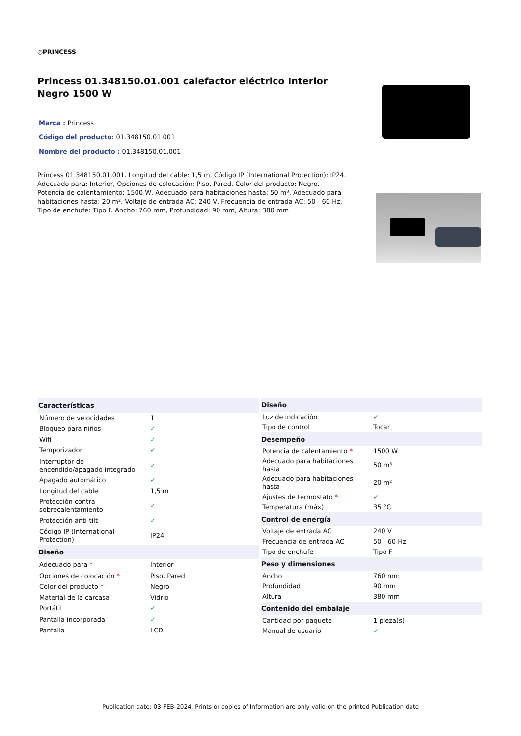◎PRINCESS
Princess 01.348150.01.001 calefactor eléctrico Interior Negro 1500 W
Marca : Princess
Código del producto: 01.348150.01.001
Nombre del producto : 01.348150.01.001
Princess 01.348150.01.001. Longitud del cable: 1,5 m, Código IP (International Protection): IP24. Adecuado para: Interior, Opciones de colocación: Piso, Pared, Color del producto: Negro. Potencia de calentamiento: 1500 W, Adecuado para habitaciones hasta: 50 m³, Adecuado para habitaciones hasta: 20 m². Voltaje de entrada AC: 240 V, Frecuencia de entrada AC: 50 - 60 Hz, Tipo de enchufe: Tipo F. Ancho: 760 mm, Profundidad: 90 mm, Altura: 380 mm
| Características | |
| --- | --- |
| Número de velocidades | 1 |
| Bloqueo para niños | ✓ |
| Wifi | ✓ |
| Temporizador | ✓ |
| Interruptor de encendido/apagado integrado | ✓ |
| Apagado automático | ✓ |
| Longitud del cable | 1,5 m |
| Protección contra sobrecalentamiento | ✓ |
| Protección anti-tilt | ✓ |
| Código IP (International Protection) | IP24 |
| Diseño | |
| Adecuado para * | Interior |
| Opciones de colocación * | Piso, Pared |
| Color del producto * | Negro |
| Material de la carcasa | Vidrio |
| Portátil | ✓ |
| Pantalla incorporada | ✓ |
| Pantalla | LCD |
| Diseño | |
| --- | --- |
| Luz de indicación | ✓ |
| Tipo de control | Tocar |
| Desempeño | |
| Potencia de calentamiento * | 1500 W |
| Adecuado para habitaciones hasta | 50 m³ |
| Adecuado para habitaciones hasta | 20 m² |
| Ajustes de termostato * | ✓ |
| Temperatura (máx) | 35 °C |
| Control de energía | |
| Voltaje de entrada AC | 240 V |
| Frecuencia de entrada AC | 50 - 60 Hz |
| Tipo de enchufe | Tipo F |
| Peso y dimensiones | |
| Ancho | 760 mm |
| Profundidad | 90 mm |
| Altura | 380 mm |
| Contenido del embalaje | |
| Cantidad por paquete | 1 pieza(s) |
| Manual de usuario | ✓ |
Publication date: 03-FEB-2024. Prints or copies of Information are only valid on the printed Publication date